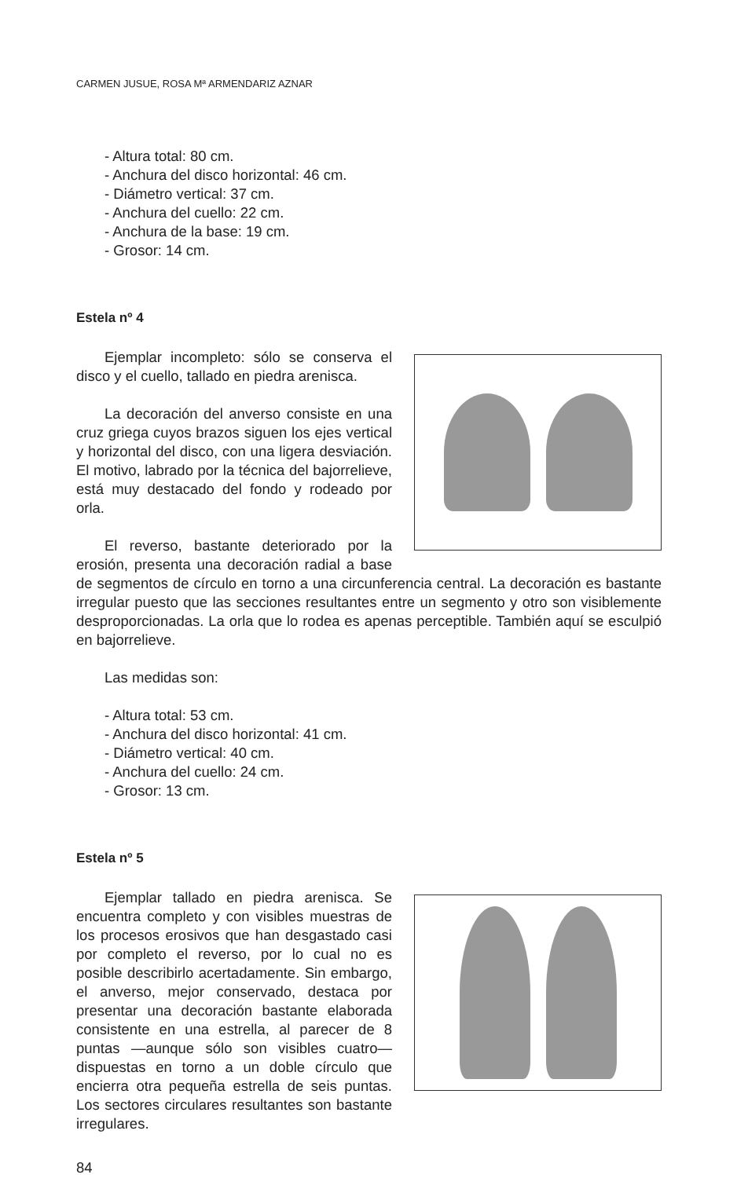CARMEN JUSUE, ROSA Mª ARMENDARIZ AZNAR
- Altura total: 80 cm.
- Anchura del disco horizontal: 46 cm.
- Diámetro vertical: 37 cm.
- Anchura del cuello: 22 cm.
- Anchura de la base: 19 cm.
- Grosor: 14 cm.
Estela nº 4
Ejemplar incompleto: sólo se conserva el disco y el cuello, tallado en piedra arenisca.
La decoración del anverso consiste en una cruz griega cuyos brazos siguen los ejes vertical y horizontal del disco, con una ligera desviación. El motivo, labrado por la técnica del bajorrelieve, está muy destacado del fondo y rodeado por orla.
El reverso, bastante deteriorado por la erosión, presenta una decoración radial a base de segmentos de círculo en torno a una circunferencia central. La decoración es bastante irregular puesto que las secciones resultantes entre un segmento y otro son visiblemente desproporcionadas. La orla que lo rodea es apenas perceptible. También aquí se esculpió en bajorrelieve.
Las medidas son:
- Altura total: 53 cm.
- Anchura del disco horizontal: 41 cm.
- Diámetro vertical: 40 cm.
- Anchura del cuello: 24 cm.
- Grosor: 13 cm.
Estela nº 5
Ejemplar tallado en piedra arenisca. Se encuentra completo y con visibles muestras de los procesos erosivos que han desgastado casi por completo el reverso, por lo cual no es posible describirlo acertadamente. Sin embargo, el anverso, mejor conservado, destaca por presentar una decoración bastante elaborada consistente en una estrella, al parecer de 8 puntas —aunque sólo son visibles cuatro— dispuestas en torno a un doble círculo que encierra otra pequeña estrella de seis puntas. Los sectores circulares resultantes son bastante irregulares.
84